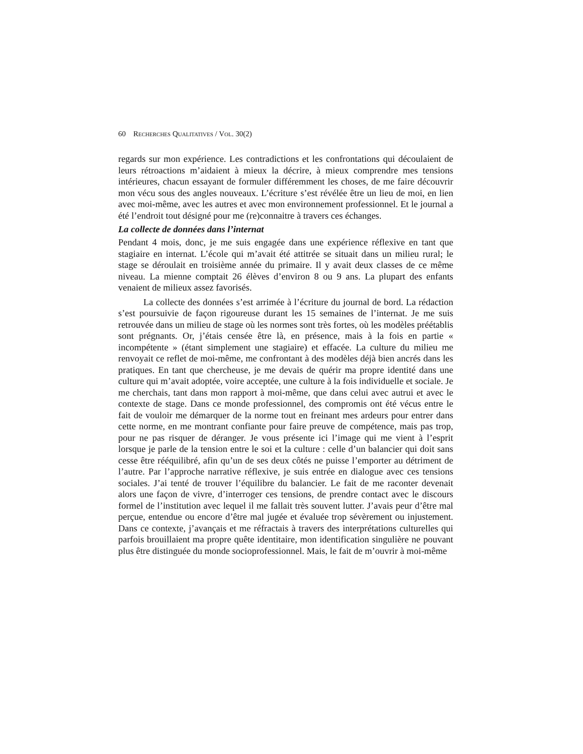60 RECHERCHES QUALITATIVES / VOL. 30(2)
regards sur mon expérience. Les contradictions et les confrontations qui découlaient de leurs rétroactions m’aidaient à mieux la décrire, à mieux comprendre mes tensions intérieures, chacun essayant de formuler différemment les choses, de me faire découvrir mon vécu sous des angles nouveaux. L’écriture s’est révélée être un lieu de moi, en lien avec moi-même, avec les autres et avec mon environnement professionnel. Et le journal a été l’endroit tout désigné pour me (re)connaitre à travers ces échanges.
La collecte de données dans l’internat
Pendant 4 mois, donc, je me suis engagée dans une expérience réflexive en tant que stagiaire en internat. L’école qui m’avait été attitrée se situait dans un milieu rural; le stage se déroulait en troisième année du primaire. Il y avait deux classes de ce même niveau. La mienne comptait 26 élèves d’environ 8 ou 9 ans. La plupart des enfants venaient de milieux assez favorisés.
La collecte des données s’est arrimée à l’écriture du journal de bord. La rédaction s’est poursuivie de façon rigoureuse durant les 15 semaines de l’internat. Je me suis retrouvée dans un milieu de stage où les normes sont très fortes, où les modèles préétablis sont prégnants. Or, j’étais censée être là, en présence, mais à la fois en partie « incompétente » (étant simplement une stagiaire) et effacée. La culture du milieu me renvoyait ce reflet de moi-même, me confrontant à des modèles déjà bien ancrés dans les pratiques. En tant que chercheuse, je me devais de quérir ma propre identité dans une culture qui m’avait adoptée, voire acceptée, une culture à la fois individuelle et sociale. Je me cherchais, tant dans mon rapport à moi-même, que dans celui avec autrui et avec le contexte de stage. Dans ce monde professionnel, des compromis ont été vécus entre le fait de vouloir me démarquer de la norme tout en freinant mes ardeurs pour entrer dans cette norme, en me montrant confiante pour faire preuve de compétence, mais pas trop, pour ne pas risquer de déranger. Je vous présente ici l’image qui me vient à l’esprit lorsque je parle de la tension entre le soi et la culture : celle d’un balancier qui doit sans cesse être rééquilibré, afin qu’un de ses deux côtés ne puisse l’emporter au détriment de l’autre. Par l’approche narrative réflexive, je suis entrée en dialogue avec ces tensions sociales. J’ai tenté de trouver l’équilibre du balancier. Le fait de me raconter devenait alors une façon de vivre, d’interroger ces tensions, de prendre contact avec le discours formel de l’institution avec lequel il me fallait très souvent lutter. J’avais peur d’être mal perçue, entendue ou encore d’être mal jugée et évaluée trop sévèrement ou injustement. Dans ce contexte, j’avançais et me réfractais à travers des interprétations culturelles qui parfois brouillaient ma propre quête identitaire, mon identification singulière ne pouvant plus être distinguée du monde socioprofessionnel. Mais, le fait de m’ouvrir à moi-même